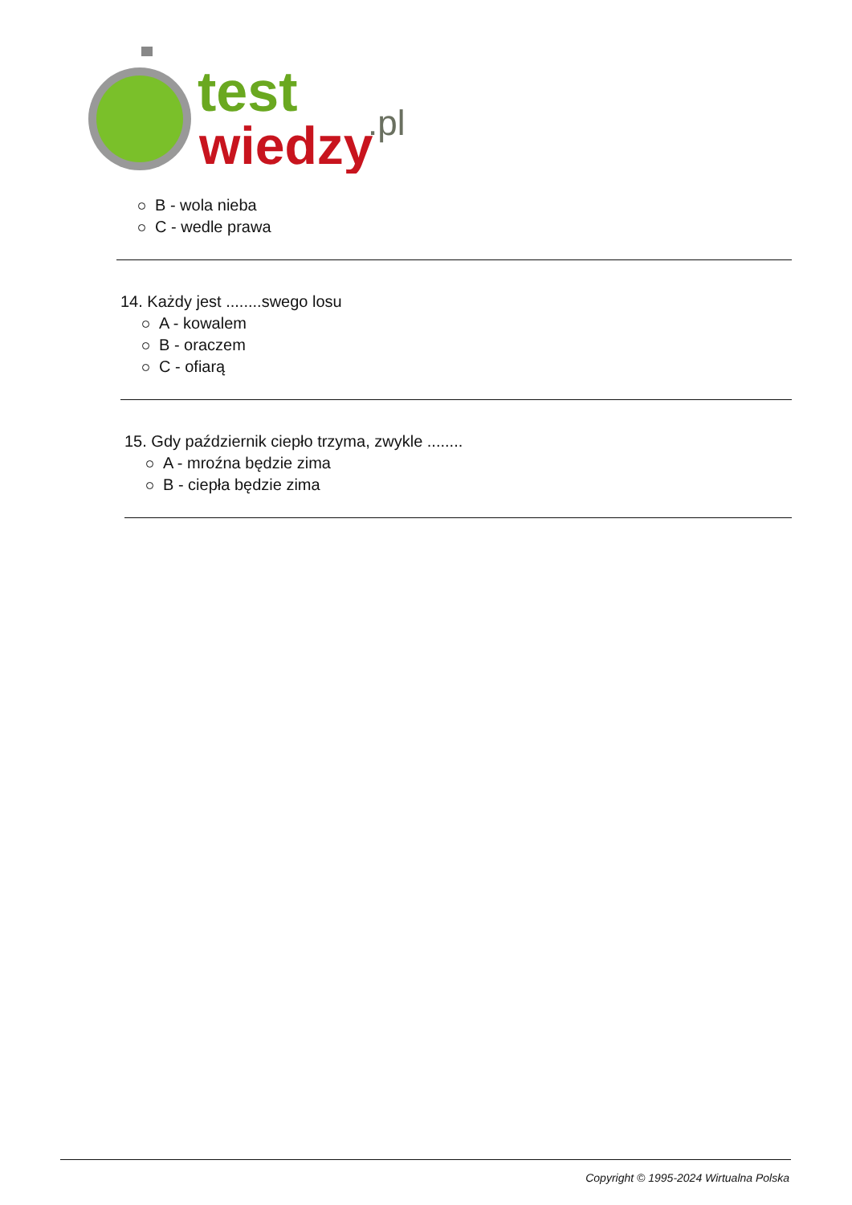test
wiedzy
.pl
B - wola nieba
C - wedle prawa
14. Każdy jest ........swego losu
A - kowalem
B - oraczem
C - ofiarą
15. Gdy październik ciepło trzyma, zwykle ........
A - mroźna będzie zima
B - ciepła będzie zima
Copyright © 1995-2024 Wirtualna Polska